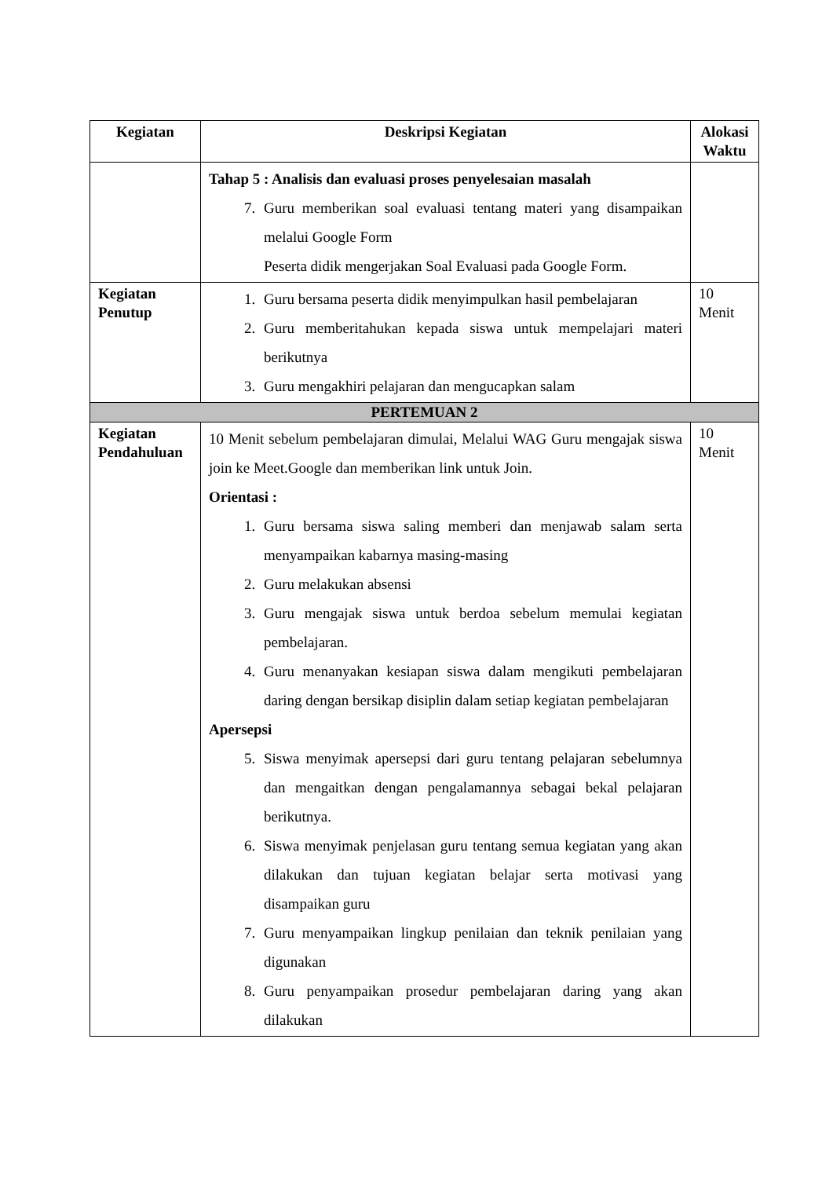| Kegiatan | Deskripsi Kegiatan | Alokasi Waktu |
| --- | --- | --- |
| | Tahap 5 : Analisis dan evaluasi proses penyelesaian masalah 7. Guru memberikan soal evaluasi tentang materi yang disampaikan melalui Google Form Peserta didik mengerjakan Soal Evaluasi pada Google Form. | |
| Kegiatan Penutup | 1. Guru bersama peserta didik menyimpulkan hasil pembelajaran 2. Guru memberitahukan kepada siswa untuk mempelajari materi berikutnya 3. Guru mengakhiri pelajaran dan mengucapkan salam | 10 Menit |
| PERTEMUAN 2 | | |
| Kegiatan Pendahuluan | 10 Menit sebelum pembelajaran dimulai, Melalui WAG Guru mengajak siswa join ke Meet.Google dan memberikan link untuk Join. Orientasi : 1. Guru bersama siswa saling memberi dan menjawab salam serta menyampaikan kabarnya masing-masing 2. Guru melakukan absensi 3. Guru mengajak siswa untuk berdoa sebelum memulai kegiatan pembelajaran. 4. Guru menanyakan kesiapan siswa dalam mengikuti pembelajaran daring dengan bersikap disiplin dalam setiap kegiatan pembelajaran Apersepsi 5. Siswa menyimak apersepsi dari guru tentang pelajaran sebelumnya dan mengaitkan dengan pengalamannya sebagai bekal pelajaran berikutnya. 6. Siswa menyimak penjelasan guru tentang semua kegiatan yang akan dilakukan dan tujuan kegiatan belajar serta motivasi yang disampaikan guru 7. Guru menyampaikan lingkup penilaian dan teknik penilaian yang digunakan 8. Guru penyampaikan prosedur pembelajaran daring yang akan dilakukan | 10 Menit |